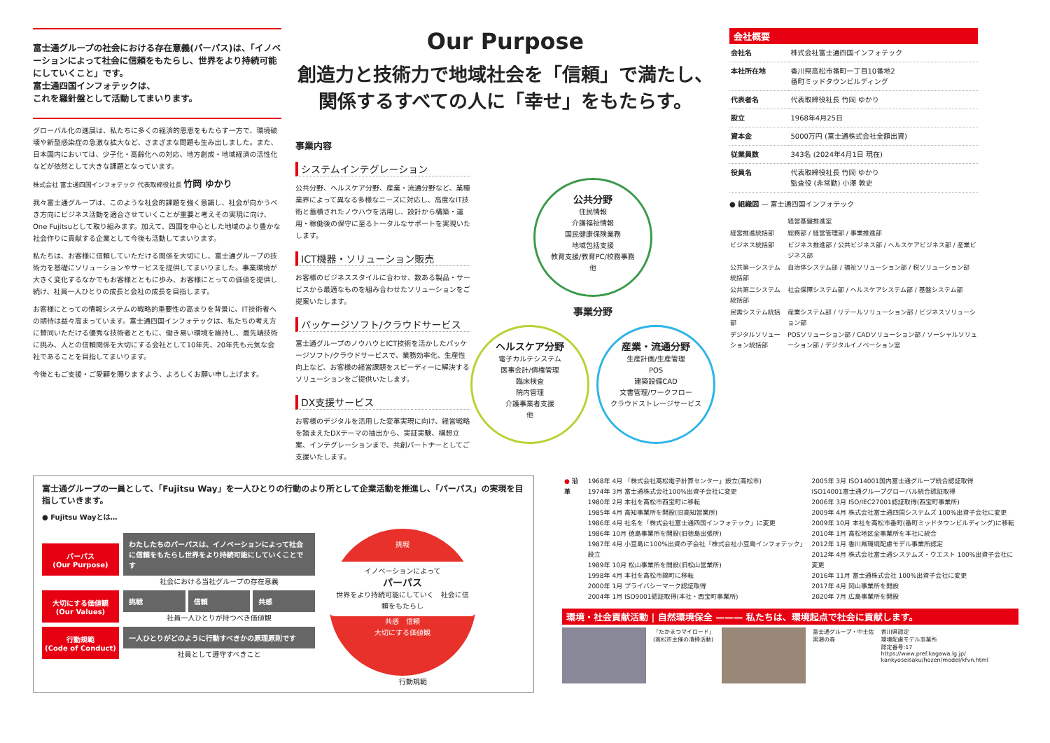富士通グループの社会における存在意義(パーパス)は、「イノベーションによって社会に信頼をもたらし、世界をより持続可能にしていくこと」です。
富士通四国インフォテックは、
これを羅針盤として活動してまいります。
グローバル化の進展は、私たちに多くの経済的恩恵をもたらす一方で、環境破壊や新型感染症の急激な拡大など、さまざまな問題も生み出しました。また、日本国内においては、少子化・高齢化への対応、地方創成・地域経済の活性化などが依然として大きな課題となっています。
株式会社 富士通四国インフォテック 代表取締役社長 竹岡 ゆかり
我々富士通グループは、このような社会的課題を強く意識し、社会が向かうべき方向にビジネス活動を適合させていくことが重要と考えその実現に向け、One Fujitsuとして取り組みます。加えて、四国を中心とした地域のより豊かな社会作りに貢献する企業として今後も活動してまいります。
私たちは、お客様に信頼していただける関係を大切にし、富士通グループの技術力を基礎にソリューションやサービスを提供してまいりました。事業環境が大きく変化するなかでもお客様とともに歩み、お客様にとっての価値を提供し続け、社員一人ひとりの成長と会社の成長を目指します。
お客様にとっての情報システムの戦略的重要性の高まりを背景に、IT技術者への期待は益々高まっています。富士通四国インフォテックは、私たちの考え方に賛同いただける優秀な技術者とともに、働き易い環境を維持し、最先端技術に挑み、人との信頼関係を大切にする会社として10年先、20年先も元気な会社であることを目指してまいります。
今後ともご支援・ご愛顧を賜りますよう、よろしくお願い申し上げます。
Our Purpose
創造力と技術力で地域社会を「信頼」で満たし、
関係するすべての人に「幸せ」をもたらす。
事業内容
システムインテグレーション
公共分野、ヘルスケア分野、産業・流通分野など、業種業界によって異なる多様なニーズに対応し、高度なIT技術と蓄積されたノウハウを活用し、設計から構築・運用・稼働後の保守に至るトータルなサポートを実現いたします。
ICT機器・ソリューション販売
お客様のビジネススタイルに合わせ、数ある製品・サービスから最適なものを組み合わせたソリューションをご提案いたします。
パッケージソフト/クラウドサービス
富士通グループのノウハウとICT技術を活かしたパッケージソフト/クラウドサービスで、業務効率化、生産性向上など、お客様の経営課題をスピーディーに解決するソリューションをご提供いたします。
DX支援サービス
お客様のデジタルを活用した変革実現に向け、経営戦略を踏まえたDXテーマの抽出から、実証実験、構想立案、インテグレーションまで、共創パートナーとしてご支援いたします。
公共分野
住民情報
介護福祉情報
国民健康保険業務
地域包括支援
教育支援/教育PC/校務事務
他
事業分野
ヘルスケア分野
電子カルテシステム
医事会計/債権管理
臨床検査
院内管理
介護事業者支援
他
産業・流通分野
生産計画/生産管理
POS
建築設備CAD
文書管理/ワークフロー
クラウドストレージサービス
会社概要
| 会社名 | 株式会社富士通四国インフォテック |
| 本社所在地 | 香川県高松市番町一丁目10番地2 番町ミッドタウンビルディング |
| 代表者名 | 代表取締役社長 竹岡 ゆかり |
| 設立 | 1968年4月25日 |
| 資本金 | 5000万円 (富士通株式会社全額出資) |
| 従業員数 | 343名 (2024年4月1日 現在) |
| 役員名 | 代表取締役社長 竹岡 ゆかり 監査役 (非常勤) 小澤 敦史 |
● 組織図 — 富士通四国インフォテック
| | 経営基盤推進室 |
| 経営推進統括部 | 総務部 / 経営管理部 / 事業推進部 |
| ビジネス統括部 | ビジネス推進部 / 公共ビジネス部 / ヘルスケアビジネス部 / 産業ビジネス部 |
| 公共第一システム統括部 | 自治体システム部 / 福祉ソリューション部 / 税ソリューション部 |
| 公共第二システム統括部 | 社会保障システム部 / ヘルスケアシステム部 / 基盤システム部 |
| 民需システム統括部 | 産業システム部 / リテールソリューション部 / ビジネスソリューション部 |
| デジタルソリューション統括部 | POSソリューション部 / CADソリューション部 / ソーシャルソリューション部 / デジタルイノベーション室 |
富士通グループの一員として、「Fujitsu Way」を一人ひとりの行動のより所として企業活動を推進し、「パーパス」の実現を目指していきます。
● Fujitsu Wayとは…
パーパス
(Our Purpose)
わたしたちのパーパスは、イノベーションによって社会に信頼をもたらし世界をより持続可能にしていくことです
社会における当社グループの存在意義
大切にする価値観
(Our Values)
挑戦 信頼 共感
社員一人ひとりが持つべき価値観
行動規範
(Code of Conduct)
一人ひとりがどのように行動すべきかの原理原則です
社員として遵守すべきこと
挑戦
イノベーションによって
パーパス
世界をより持続可能にしていく　社会に信頼をもたらし
共感　信頼
大切にする価値観
行動規範
| ● 沿革 | 1968年 4月 「株式会社高松電子計算センター」設立(高松市) 1974年 3月 富士通株式会社100%出資子会社に変更 1980年 2月 本社を高松市西宝町に移転 1985年 4月 高知事業所を開設(旧高知営業所) 1986年 4月 社名を「株式会社富士通四国インフォテック」に変更 1986年 10月 徳島事業所を開設(旧徳島出張所) 1987年 4月 小豆島に100%出資の子会社「株式会社小豆島インフォテック」設立 1989年 10月 松山事業所を開設(旧松山営業所) 1998年 4月 本社を高松市錦町に移転 2000年 1月 プライバシーマーク認証取得 2004年 1月 ISO9001認証取得(本社・西宝町事業所) | 2005年 3月 ISO14001国内富士通グループ統合認証取得 ISO14001富士通グループグローバル統合認証取得 2006年 3月 ISO/IEC27001認証取得(西宝町事業所) 2009年 4月 株式会社富士通四国システムズ 100%出資子会社に変更 2009年 10月 本社を高松市番町(番町ミッドタウンビルディング)に移転 2010年 1月 高松地区全事業所を本社に統合 2012年 1月 香川県環境配慮モデル事業所認定 2012年 4月 株式会社富士通システムズ・ウエスト 100%出資子会社に変更 2016年 11月 富士通株式会社 100%出資子会社に変更 2017年 4月 岡山事業所を開設 2020年 7月 広島事業所を開設 |
環境・社会貢献活動 | 自然環境保全 ——— 私たちは、環境起点で社会に貢献します。
「たかまつマイロード」
(高松市主催の清掃活動)
富士通グループ・中土佐
黒潮の森
香川県認定
環境配慮モデル事業所
認定番号:17
https://www.pref.kagawa.lg.jp/
kankyoseisaku/hozen/model/kfvn.html